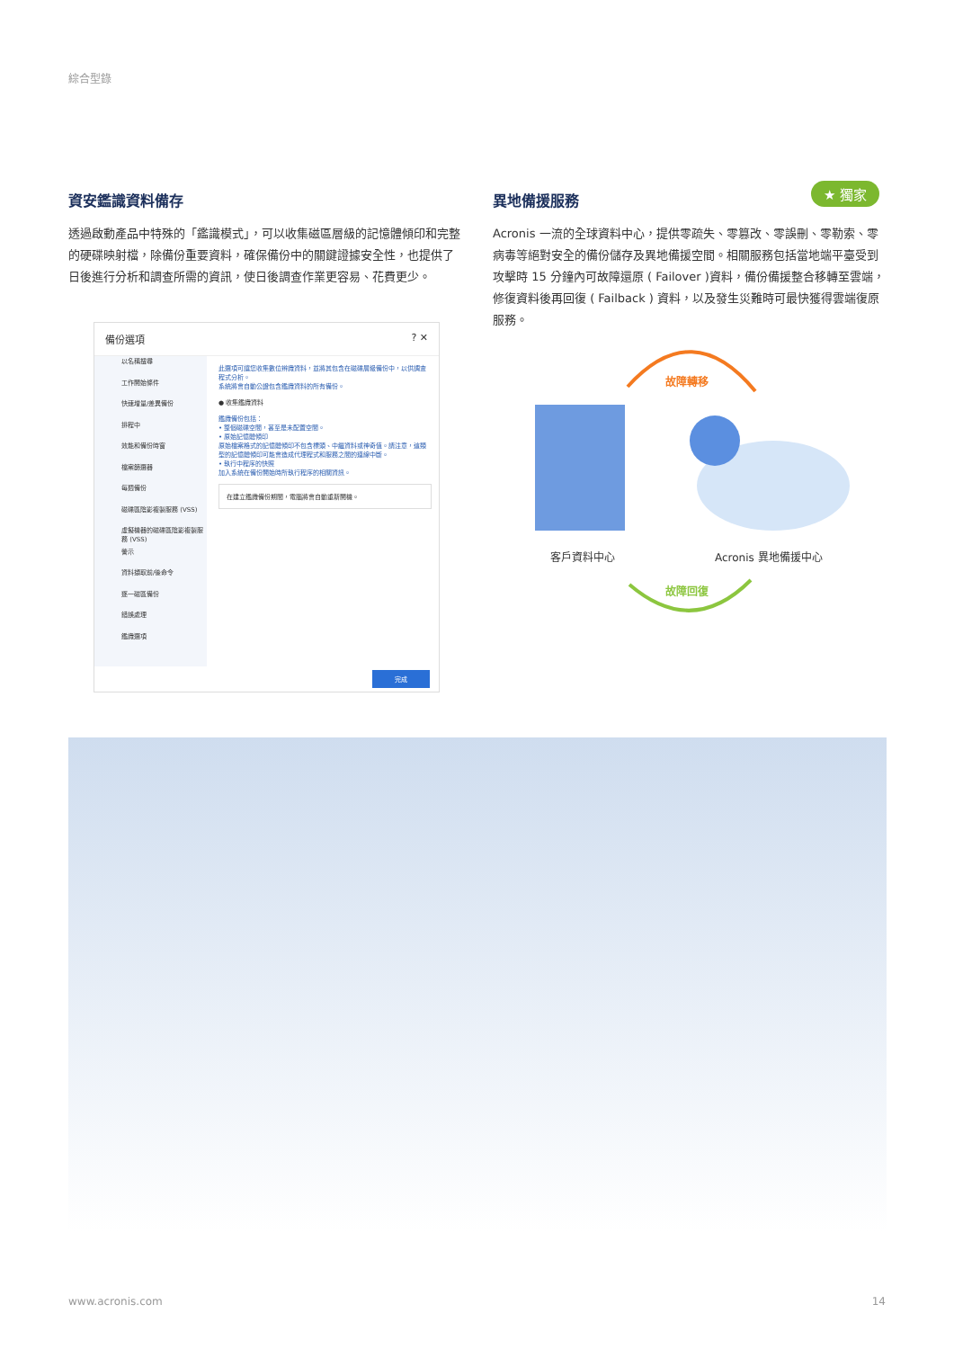綜合型錄
資安鑑識資料備存
透過啟動產品中特殊的「鑑識模式」，可以收集磁區層級的記憶體傾印和完整的硬碟映射檔，除備份重要資料，確保備份中的關鍵證據安全性，也提供了日後進行分析和調查所需的資訊，使日後調查作業更容易、花費更少。
★ 獨家
異地備援服務
Acronis 一流的全球資料中心，提供零疏失、零篡改、零誤刪、零勒索、零病毒等絕對安全的備份儲存及異地備援空間。相關服務包括當地端平臺受到攻擊時 15 分鐘內可故障還原 ( Failover )資料，備份備援整合移轉至雲端，修復資料後再回復 ( Failback ) 資料，以及發生災難時可最快獲得雲端復原服務。
備份選項 ? ✕
以名稱搜尋
工作開始條件
快速增量/差異備份
排程中
效能和備份時窗
檔案篩選器
每週備份
磁碟區陰影複製服務 (VSS)
虛擬機器的磁碟區陰影複製服務 (VSS)
警示
資料擷取前/後命令
逐一磁區備份
錯誤處理
鑑識選項
此選項可讓您收集數位辨識資料，並將其包含在磁碟層級備份中，以供調查程式分析。
系統將會自動公證包含鑑識資料的所有備份。
● 收集鑑識資料
鑑識備份包括：
• 整個磁碟空間，甚至是未配置空間。
• 原始記憶體傾印
原始檔案格式的記憶體傾印不包含標頭、中繼資料或神奇值。請注意，這類型的記憶體傾印可能會造成代理程式和服務之間的連線中斷。
• 執行中程序的快照
加入系統在備份開始時所執行程序的相關資訊。
在建立鑑識備份期間，電腦將會自動重新開機。
完成
故障轉移
故障回復
客戶資料中心 Acronis 異地備援中心
www.acronis.com 14